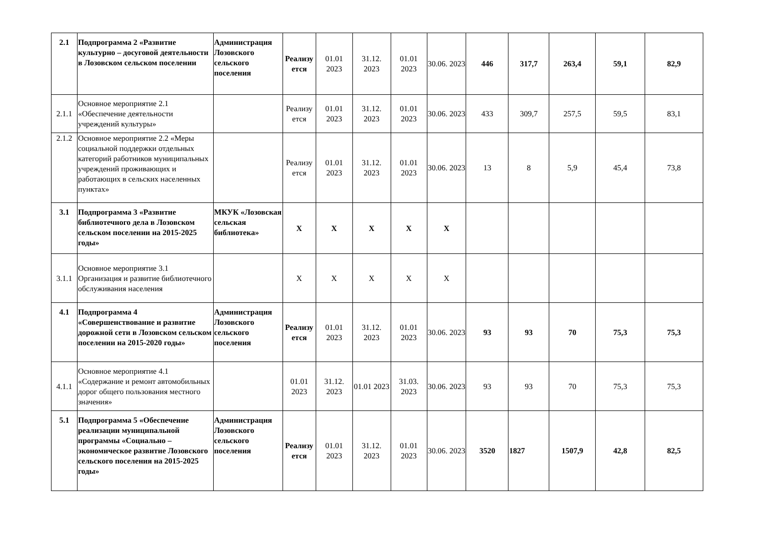| 2.1 | Подпрограмма 2 «Развитие культурно – досуговой деятельности в Лозовском сельском поселении | Администрация Лозовского сельского поселения | Реализу ется | 01.01 2023 | 31.12. 2023 | 01.01 2023 | 30.06. 2023 | 446 | 317,7 | 263,4 | 59,1 | 82,9 |
| 2.1.1 | Основное мероприятие 2.1 «Обеспечение деятельности учреждений культуры» | | Реализу ется | 01.01 2023 | 31.12. 2023 | 01.01 2023 | 30.06. 2023 | 433 | 309,7 | 257,5 | 59,5 | 83,1 |
| 2.1.2 | Основное мероприятие 2.2 «Меры социальной поддержки отдельных категорий работников муниципальных учреждений проживающих и работающих в сельских населенных пунктах» | | Реализу ется | 01.01 2023 | 31.12. 2023 | 01.01 2023 | 30.06. 2023 | 13 | 8 | 5,9 | 45,4 | 73,8 |
| 3.1 | Подпрограмма 3 «Развитие библиотечного дела в Лозовском сельском поселении на 2015-2025 годы» | МКУК «Лозовская сельская библиотека» | X | X | X | X | X | | | | | |
| 3.1.1 | Основное мероприятие 3.1 Организация и развитие библиотечного обслуживания населения | | X | X | X | X | X | | | | | |
| 4.1 | Подпрограмма 4 «Совершенствование и развитие дорожной сети в Лозовском сельском поселении на 2015-2020 годы» | Администрация Лозовского сельского поселения | Реализу ется | 01.01 2023 | 31.12. 2023 | 01.01 2023 | 30.06. 2023 | 93 | 93 | 70 | 75,3 | 75,3 |
| 4.1.1 | Основное мероприятие 4.1 «Содержание и ремонт автомобильных дорог общего пользования местного значения» | | 01.01 2023 | 31.12. 2023 | 01.01 2023 | 31.03. 2023 | 30.06. 2023 | 93 | 93 | 70 | 75,3 | 75,3 |
| 5.1 | Подпрограмма 5 «Обеспечение реализации муниципальной программы «Социально – экономическое развитие Лозовского сельского поселения на 2015-2025 годы» | Администрация Лозовского сельского поселения | Реализу ется | 01.01 2023 | 31.12. 2023 | 01.01 2023 | 30.06. 2023 | 3520 | 1827 | 1507,9 | 42,8 | 82,5 |